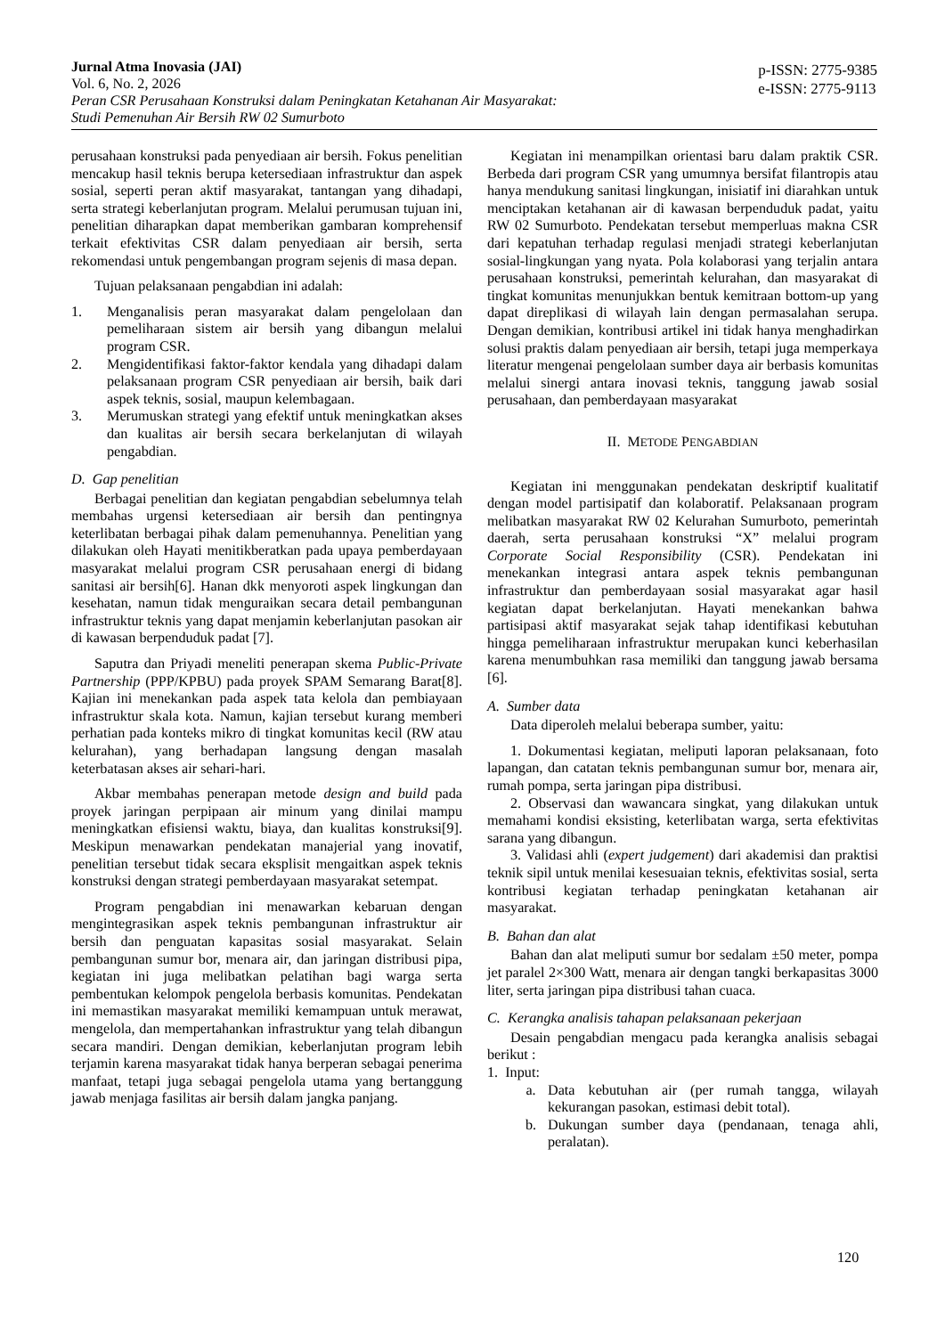Jurnal Atma Inovasia (JAI)
Vol. 6, No. 2, 2026
Peran CSR Perusahaan Konstruksi dalam Peningkatan Ketahanan Air Masyarakat:
Studi Pemenuhan Air Bersih RW 02 Sumurboto
p-ISSN: 2775-9385
e-ISSN: 2775-9113
perusahaan konstruksi pada penyediaan air bersih. Fokus penelitian mencakup hasil teknis berupa ketersediaan infrastruktur dan aspek sosial, seperti peran aktif masyarakat, tantangan yang dihadapi, serta strategi keberlanjutan program. Melalui perumusan tujuan ini, penelitian diharapkan dapat memberikan gambaran komprehensif terkait efektivitas CSR dalam penyediaan air bersih, serta rekomendasi untuk pengembangan program sejenis di masa depan.
Tujuan pelaksanaan pengabdian ini adalah:
1. Menganalisis peran masyarakat dalam pengelolaan dan pemeliharaan sistem air bersih yang dibangun melalui program CSR.
2. Mengidentifikasi faktor-faktor kendala yang dihadapi dalam pelaksanaan program CSR penyediaan air bersih, baik dari aspek teknis, sosial, maupun kelembagaan.
3. Merumuskan strategi yang efektif untuk meningkatkan akses dan kualitas air bersih secara berkelanjutan di wilayah pengabdian.
D. Gap penelitian
Berbagai penelitian dan kegiatan pengabdian sebelumnya telah membahas urgensi ketersediaan air bersih dan pentingnya keterlibatan berbagai pihak dalam pemenuhannya. Penelitian yang dilakukan oleh Hayati menitikberatkan pada upaya pemberdayaan masyarakat melalui program CSR perusahaan energi di bidang sanitasi air bersih[6]. Hanan dkk menyoroti aspek lingkungan dan kesehatan, namun tidak menguraikan secara detail pembangunan infrastruktur teknis yang dapat menjamin keberlanjutan pasokan air di kawasan berpenduduk padat [7].
Saputra dan Priyadi meneliti penerapan skema Public-Private Partnership (PPP/KPBU) pada proyek SPAM Semarang Barat[8]. Kajian ini menekankan pada aspek tata kelola dan pembiayaan infrastruktur skala kota. Namun, kajian tersebut kurang memberi perhatian pada konteks mikro di tingkat komunitas kecil (RW atau kelurahan), yang berhadapan langsung dengan masalah keterbatasan akses air sehari-hari.
Akbar membahas penerapan metode design and build pada proyek jaringan perpipaan air minum yang dinilai mampu meningkatkan efisiensi waktu, biaya, dan kualitas konstruksi[9]. Meskipun menawarkan pendekatan manajerial yang inovatif, penelitian tersebut tidak secara eksplisit mengaitkan aspek teknis konstruksi dengan strategi pemberdayaan masyarakat setempat.
Program pengabdian ini menawarkan kebaruan dengan mengintegrasikan aspek teknis pembangunan infrastruktur air bersih dan penguatan kapasitas sosial masyarakat. Selain pembangunan sumur bor, menara air, dan jaringan distribusi pipa, kegiatan ini juga melibatkan pelatihan bagi warga serta pembentukan kelompok pengelola berbasis komunitas. Pendekatan ini memastikan masyarakat memiliki kemampuan untuk merawat, mengelola, dan mempertahankan infrastruktur yang telah dibangun secara mandiri. Dengan demikian, keberlanjutan program lebih terjamin karena masyarakat tidak hanya berperan sebagai penerima manfaat, tetapi juga sebagai pengelola utama yang bertanggung jawab menjaga fasilitas air bersih dalam jangka panjang.
Kegiatan ini menampilkan orientasi baru dalam praktik CSR. Berbeda dari program CSR yang umumnya bersifat filantropis atau hanya mendukung sanitasi lingkungan, inisiatif ini diarahkan untuk menciptakan ketahanan air di kawasan berpenduduk padat, yaitu RW 02 Sumurboto. Pendekatan tersebut memperluas makna CSR dari kepatuhan terhadap regulasi menjadi strategi keberlanjutan sosial-lingkungan yang nyata. Pola kolaborasi yang terjalin antara perusahaan konstruksi, pemerintah kelurahan, dan masyarakat di tingkat komunitas menunjukkan bentuk kemitraan bottom-up yang dapat direplikasi di wilayah lain dengan permasalahan serupa. Dengan demikian, kontribusi artikel ini tidak hanya menghadirkan solusi praktis dalam penyediaan air bersih, tetapi juga memperkaya literatur mengenai pengelolaan sumber daya air berbasis komunitas melalui sinergi antara inovasi teknis, tanggung jawab sosial perusahaan, dan pemberdayaan masyarakat
II. METODE PENGABDIAN
Kegiatan ini menggunakan pendekatan deskriptif kualitatif dengan model partisipatif dan kolaboratif. Pelaksanaan program melibatkan masyarakat RW 02 Kelurahan Sumurboto, pemerintah daerah, serta perusahaan konstruksi “X” melalui program Corporate Social Responsibility (CSR). Pendekatan ini menekankan integrasi antara aspek teknis pembangunan infrastruktur dan pemberdayaan sosial masyarakat agar hasil kegiatan dapat berkelanjutan. Hayati menekankan bahwa partisipasi aktif masyarakat sejak tahap identifikasi kebutuhan hingga pemeliharaan infrastruktur merupakan kunci keberhasilan karena menumbuhkan rasa memiliki dan tanggung jawab bersama [6].
A. Sumber data
Data diperoleh melalui beberapa sumber, yaitu:
1. Dokumentasi kegiatan, meliputi laporan pelaksanaan, foto lapangan, dan catatan teknis pembangunan sumur bor, menara air, rumah pompa, serta jaringan pipa distribusi.
2. Observasi dan wawancara singkat, yang dilakukan untuk memahami kondisi eksisting, keterlibatan warga, serta efektivitas sarana yang dibangun.
3. Validasi ahli (expert judgement) dari akademisi dan praktisi teknik sipil untuk menilai kesesuaian teknis, efektivitas sosial, serta kontribusi kegiatan terhadap peningkatan ketahanan air masyarakat.
B. Bahan dan alat
Bahan dan alat meliputi sumur bor sedalam ±50 meter, pompa jet paralel 2×300 Watt, menara air dengan tangki berkapasitas 3000 liter, serta jaringan pipa distribusi tahan cuaca.
C. Kerangka analisis tahapan pelaksanaan pekerjaan
Desain pengabdian mengacu pada kerangka analisis sebagai berikut :
1. Input:
a. Data kebutuhan air (per rumah tangga, wilayah kekurangan pasokan, estimasi debit total).
b. Dukungan sumber daya (pendanaan, tenaga ahli, peralatan).
120